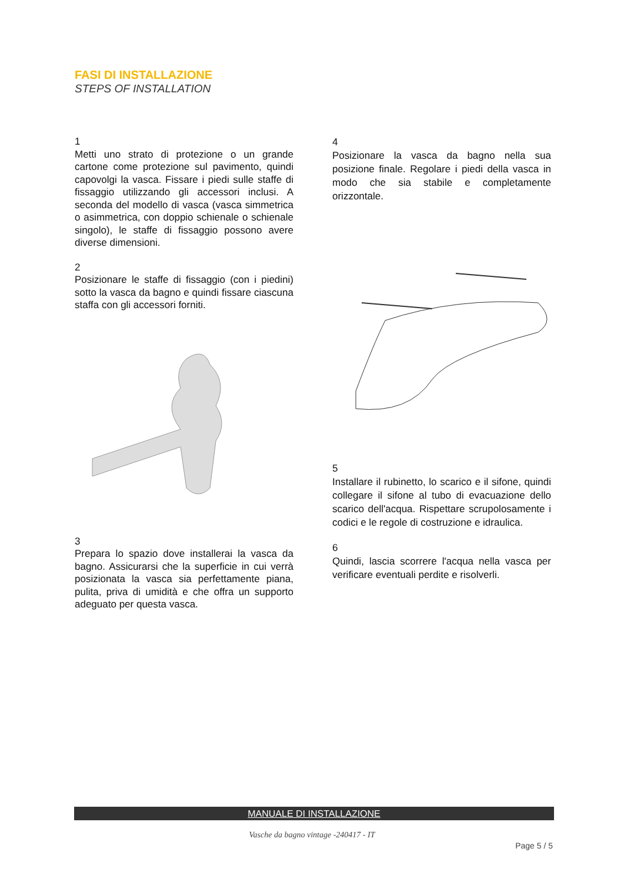FASI DI INSTALLAZIONE
STEPS OF INSTALLATION
1
Metti uno strato di protezione o un grande cartone come protezione sul pavimento, quindi capovolgi la vasca. Fissare i piedi sulle staffe di fissaggio utilizzando gli accessori inclusi. A seconda del modello di vasca (vasca simmetrica o asimmetrica, con doppio schienale o schienale singolo), le staffe di fissaggio possono avere diverse dimensioni.
2
Posizionare le staffe di fissaggio (con i piedini) sotto la vasca da bagno e quindi fissare ciascuna staffa con gli accessori forniti.
3
Prepara lo spazio dove installerai la vasca da bagno. Assicurarsi che la superficie in cui verrà posizionata la vasca sia perfettamente piana, pulita, priva di umidità e che offra un supporto adeguato per questa vasca.
4
Posizionare la vasca da bagno nella sua posizione finale. Regolare i piedi della vasca in modo che sia stabile e completamente orizzontale.
5
Installare il rubinetto, lo scarico e il sifone, quindi collegare il sifone al tubo di evacuazione dello scarico dell'acqua. Rispettare scrupolosamente i codici e le regole di costruzione e idraulica.
6
Quindi, lascia scorrere l'acqua nella vasca per verificare eventuali perdite e risolverli.
MANUALE DI INSTALLAZIONE
Vasche da bagno vintage -240417 - IT
Page 5 / 5